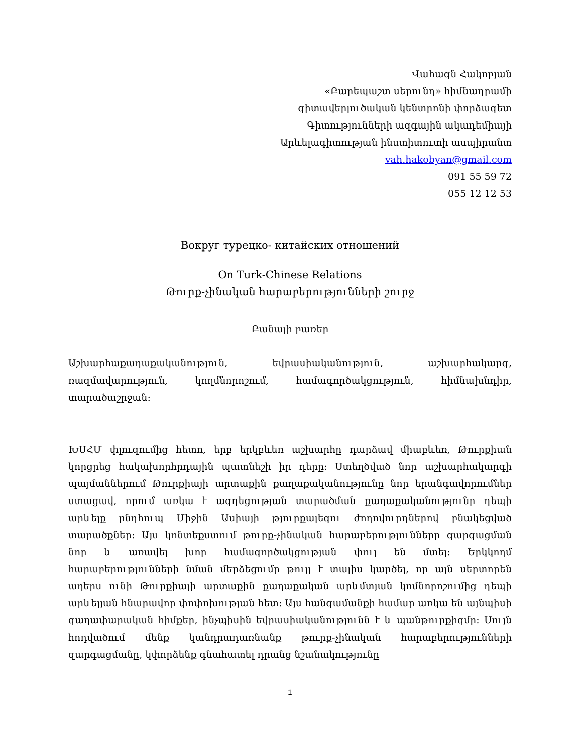Վահագն Հակոբյան
«Բարեպաշտ սերունդ» հիմնադրամի
գիտավերլուծական կենտրոնի փորձագետ
Գիտությունների ազգային ակադեմիայի
Արևելագիտության ինստիտուտի ասպիրանտ
vah.hakobyan@gmail.com
091 55 59 72
055 12 12 53
Вокруг турецко- китайских отношений
On Turk-Chinese Relations
Թուրք-չինական հարաբերությունների շուրջ
Բանալի բառեր
Աշխարհաքաղաքականություն, եվրասիականություն, աշխարհակարգ, ռազմավարություն, կողմնորոշում, համագործակցություն, հիմնախնդիր, տարածաշրջան:
ԽՍՀՄ փլուզումից հետո, երբ երկբևեռ աշխարհը դարձավ միաբևեռ, Թուրքիան կորցրեց հակախորհրդային պատնեշի իր դերը: Ստեղծված նոր աշխարհակարգի պայմաններում Թուրքիայի արտաքին քաղաքականությունը նոր երանգավորումներ ստացավ, որում առկա է ազդեցության տարածման քաղաքականությունը դեպի արևելք ընդհուպ Միջին Ասիայի թյուրքալեզու ժողովուրդներով բնակեցված տարածքներ: Այս կոնտեքստում թուրք-չինական հարաբերությունները զարգացման նոր և առավել խոր համագործակցության փուլ են մտել: Երկկողմ հարաբերությունների նման մերձեցումը թույլ է տալիս կարծել, որ այն սերտորեն աղերս ունի Թուրքիայի արտաքին քաղաքական արևմտյան կոմնորոշումից դեպի արևելյան հնարավոր փոփոխության հետ: Այս հանգամանքի համար առկա են այնպիսի գաղափարական հիմքեր, ինչպիսին եվրասիականությունն է և պանթուրքիզմը: Սույն հոդվածում մենք կանդրադառնանք թուրք-չինական հարաբերությունների զարգացմանը, կփորձենք գնահատել դրանց նշանակությունը
1